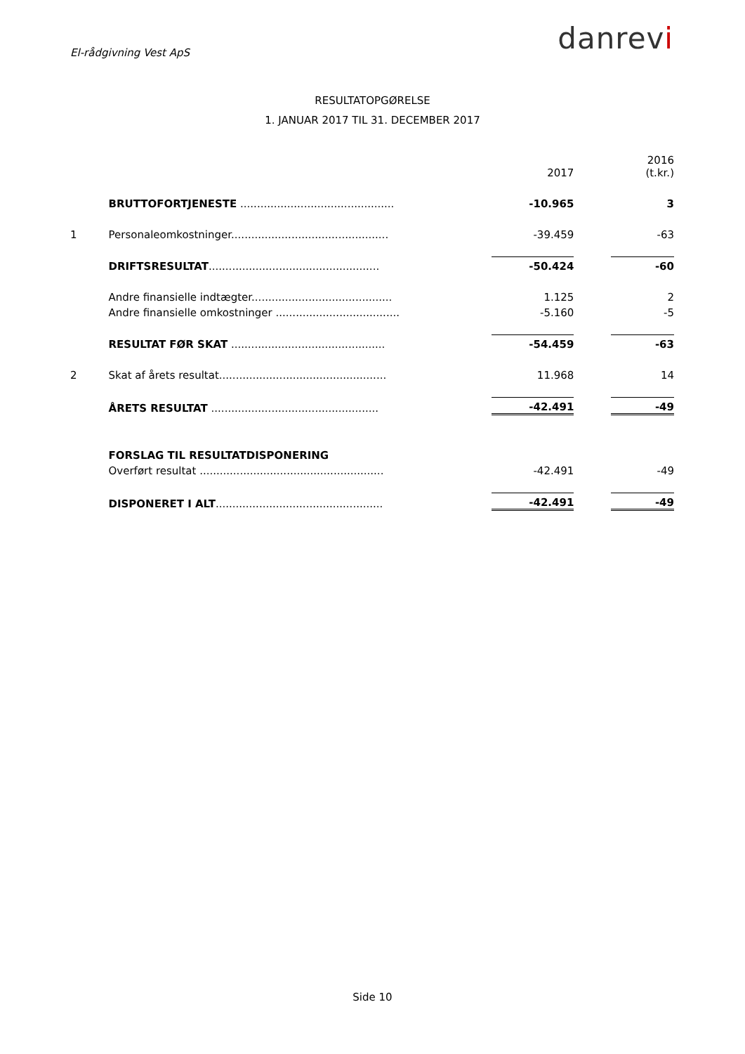El-rådgivning Vest ApS
danrevi
RESULTATOPGØRELSE
1. JANUAR 2017 TIL 31. DECEMBER 2017
| | | | 2017 | | 2016 (t.kr.) |
| | BRUTTOFORTJENESTE .............................................. | | -10.965 | | 3 |
| 1 | Personaleomkostninger............................................... | | -39.459 | | -63 |
| | DRIFTSRESULTAT ................................................... | | -50.424 | | -60 |
| | Andre finansielle indtægter.......................................... | | 1.125 | | 2 |
| | Andre finansielle omkostninger ..................................... | | -5.160 | | -5 |
| | RESULTAT FØR SKAT .............................................. | | -54.459 | | -63 |
| 2 | Skat af årets resultat.................................................. | | 11.968 | | 14 |
| | ÅRETS RESULTAT .................................................. | | -42.491 | | -49 |
| | FORSLAG TIL RESULTATDISPONERING | | | | |
| | Overført resultat ....................................................... | | -42.491 | | -49 |
| | DISPONERET I ALT .................................................. | | -42.491 | | -49 |
Side 10